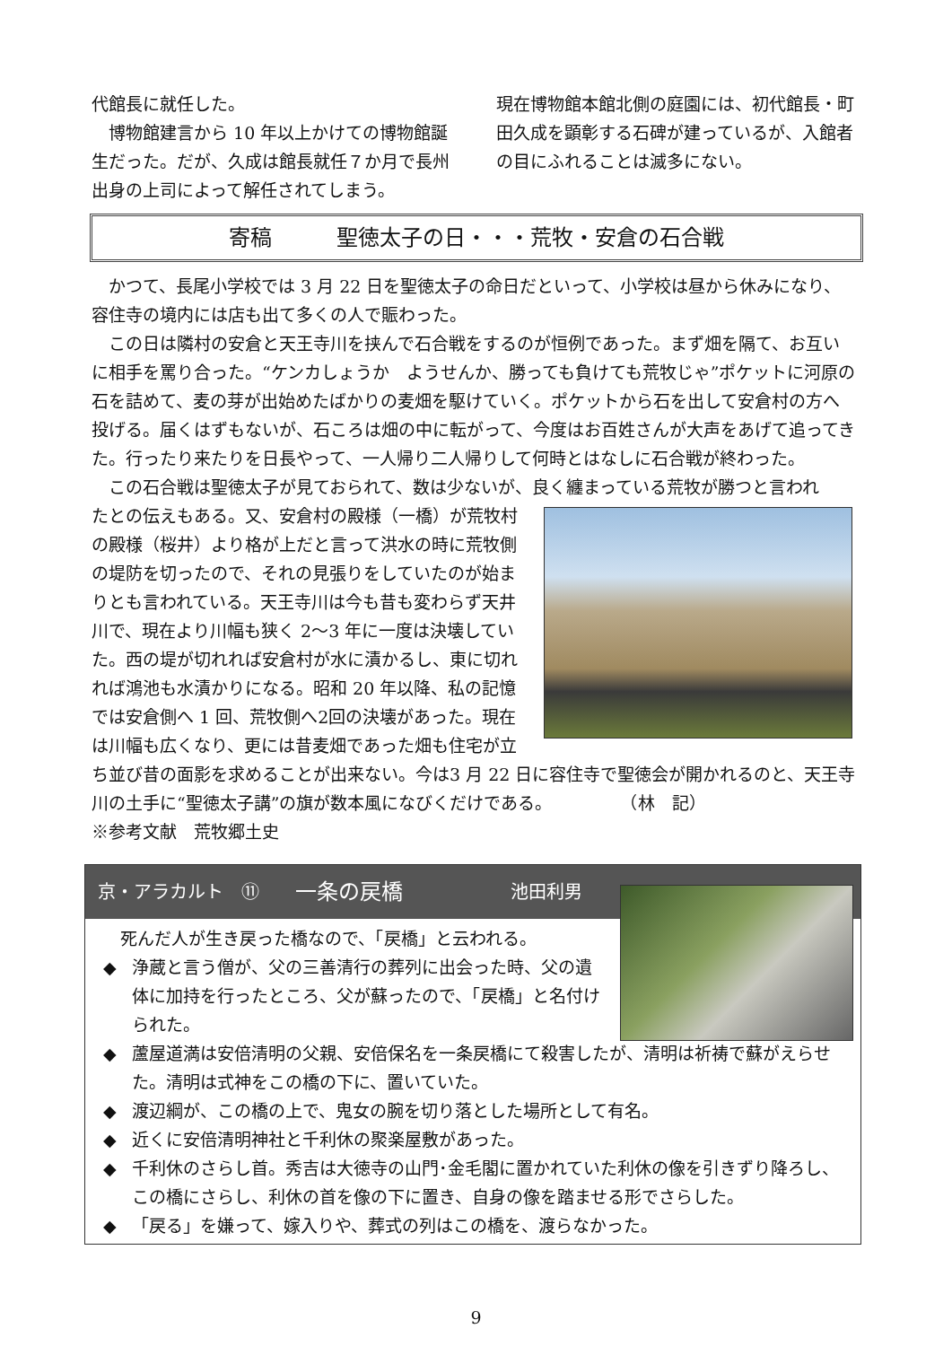代館長に就任した。
　博物館建言から 10 年以上かけての博物館誕生だった。だが、久成は館長就任７か月で長州出身の上司によって解任されてしまう。
現在博物館本館北側の庭園には、初代館長・町田久成を顕彰する石碑が建っているが、入館者の目にふれることは滅多にない。
寄稿　　　聖徳太子の日・・・荒牧・安倉の石合戦
　かつて、長尾小学校では 3 月 22 日を聖徳太子の命日だといって、小学校は昼から休みになり、容住寺の境内には店も出て多くの人で賑わった。
　この日は隣村の安倉と天王寺川を挟んで石合戦をするのが恒例であった。まず畑を隔て、お互いに相手を罵り合った。“ケンカしょうか　ようせんか、勝っても負けても荒牧じゃ”ポケットに河原の石を詰めて、麦の芽が出始めたばかりの麦畑を駆けていく。ポケットから石を出して安倉村の方へ投げる。届くはずもないが、石ころは畑の中に転がって、今度はお百姓さんが大声をあげて追ってきた。行ったり来たりを日長やって、一人帰り二人帰りして何時とはなしに石合戦が終わった。
　この石合戦は聖徳太子が見ておられて、数は少ないが、良く纏まっている荒牧が勝つと言われ
たとの伝えもある。又、安倉村の殿様（一橋）が荒牧村の殿様（桜井）より格が上だと言って洪水の時に荒牧側の堤防を切ったので、それの見張りをしていたのが始まりとも言われている。天王寺川は今も昔も変わらず天井川で、現在より川幅も狭く 2～3 年に一度は決壊していた。西の堤が切れれば安倉村が水に漬かるし、東に切れれば鴻池も水漬かりになる。昭和 20 年以降、私の記憶では安倉側へ 1 回、荒牧側へ2回の決壊があった。現在は川幅も広くなり、更には昔麦畑であった畑も住宅が立ち並び昔の面影を求めることが出来ない。今は3 月 22 日に容住寺で聖徳会が開かれるのと、天王寺川の土手に“聖徳太子講”の旗が数本風になびくだけである。　　　　　（林　記）
※参考文献　荒牧郷土史
京・アラカルト　⑪ 一条の戻橋 池田利男
　死んだ人が生き戻った橋なので、「戻橋」と云われる。
◆ 浄蔵と言う僧が、父の三善清行の葬列に出会った時、父の遺体に加持を行ったところ、父が蘇ったので、「戻橋」と名付けられた。
◆ 蘆屋道満は安倍清明の父親、安倍保名を一条戻橋にて殺害したが、清明は祈祷で蘇がえらせた。清明は式神をこの橋の下に、置いていた。
◆ 渡辺綱が、この橋の上で、鬼女の腕を切り落とした場所として有名。
◆ 近くに安倍清明神社と千利休の聚楽屋敷があった。
◆ 千利休のさらし首。秀吉は大徳寺の山門･金毛閣に置かれていた利休の像を引きずり降ろし、この橋にさらし、利休の首を像の下に置き、自身の像を踏ませる形でさらした。
◆ 「戻る」を嫌って、嫁入りや、葬式の列はこの橋を、渡らなかった。
9